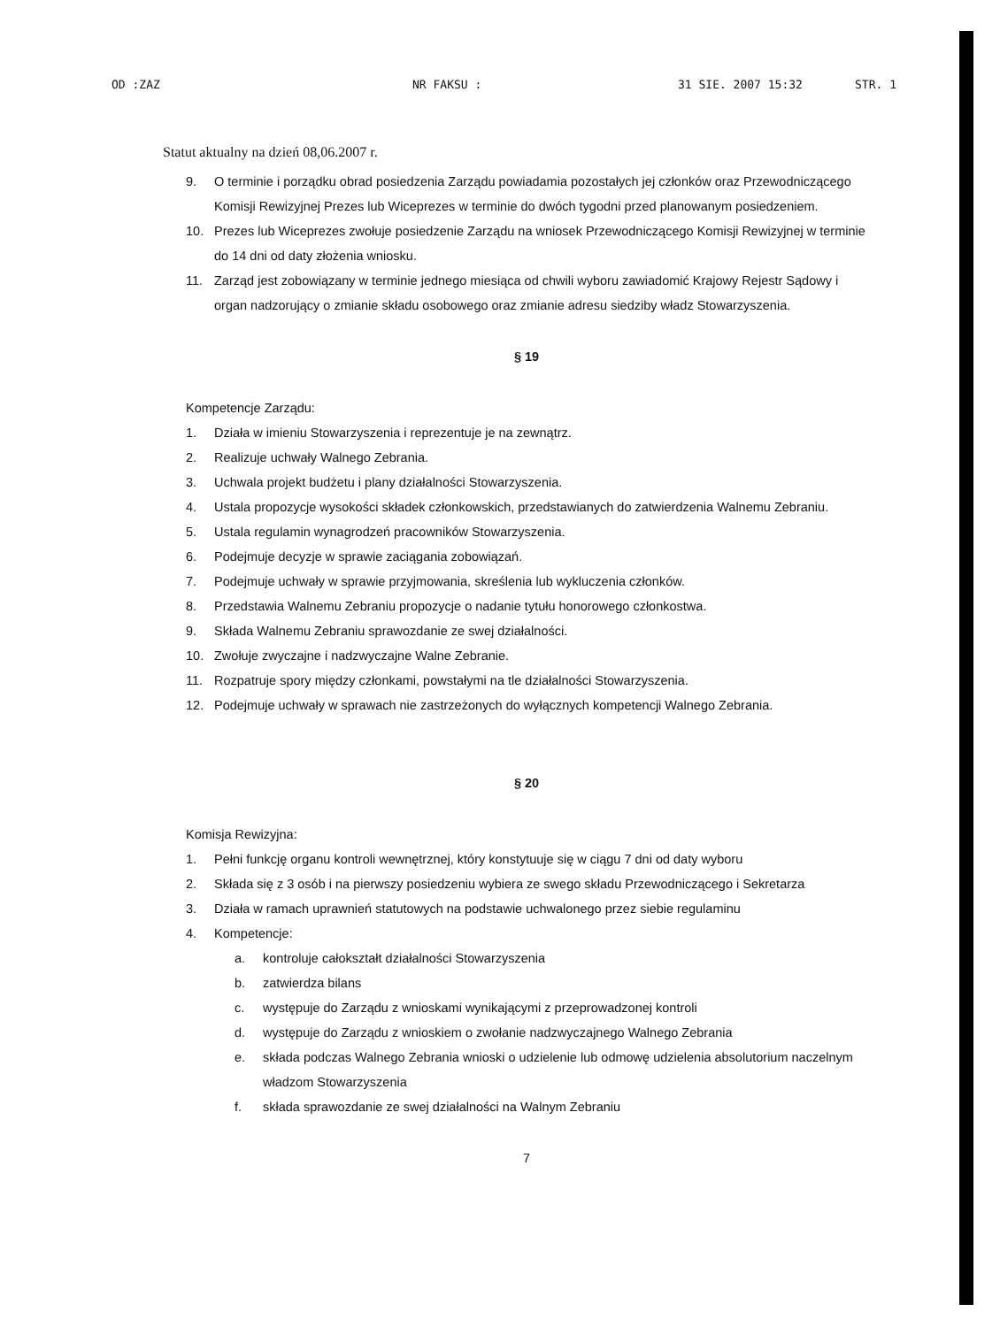OD :ZAZ NR FAKSU : 31 SIE. 2007 15:32 STR. 1
Statut aktualny na dzień 08,06.2007 r.
9. O terminie i porządku obrad posiedzenia Zarządu powiadamia pozostałych jej członków oraz Przewodniczącego Komisji Rewizyjnej Prezes lub Wiceprezes w terminie do dwóch tygodni przed planowanym posiedzeniem.
10. Prezes lub Wiceprezes zwołuje posiedzenie Zarządu na wniosek Przewodniczącego Komisji Rewizyjnej w terminie do 14 dni od daty złożenia wniosku.
11. Zarząd jest zobowiązany w terminie jednego miesiąca od chwili wyboru zawiadomić Krajowy Rejestr Sądowy i organ nadzorujący o zmianie składu osobowego oraz zmianie adresu siedziby władz Stowarzyszenia.
§ 19
Kompetencje Zarządu:
1. Działa w imieniu Stowarzyszenia i reprezentuje je na zewnątrz.
2. Realizuje uchwały Walnego Zebrania.
3. Uchwala projekt budżetu i plany działalności Stowarzyszenia.
4. Ustala propozycje wysokości składek członkowskich, przedstawianych do zatwierdzenia Walnemu Zebraniu.
5. Ustala regulamin wynagrodzeń pracowników Stowarzyszenia.
6. Podejmuje decyzje w sprawie zaciągania zobowiązań.
7. Podejmuje uchwały w sprawie przyjmowania, skreślenia lub wykluczenia członków.
8. Przedstawia Walnemu Zebraniu propozycje o nadanie tytułu honorowego członkostwa.
9. Składa Walnemu Zebraniu sprawozdanie ze swej działalności.
10. Zwołuje zwyczajne i nadzwyczajne Walne Zebranie.
11. Rozpatruje spory między członkami, powstałymi na tle działalności Stowarzyszenia.
12. Podejmuje uchwały w sprawach nie zastrzeżonych do wyłącznych kompetencji Walnego Zebrania.
§ 20
Komisja Rewizyjna:
1. Pełni funkcję organu kontroli wewnętrznej, który konstytuuje się w ciągu 7 dni od daty wyboru
2. Składa się z 3 osób i na pierwszy posiedzeniu wybiera ze swego składu Przewodniczącego i Sekretarza
3. Działa w ramach uprawnień statutowych na podstawie uchwalonego przez siebie regulaminu
4. Kompetencje:
a. kontroluje całokształt działalności Stowarzyszenia
b. zatwierdza bilans
c. występuje do Zarządu z wnioskami wynikającymi z przeprowadzonej kontroli
d. występuje do Zarządu z wnioskiem o zwołanie nadzwyczajnego Walnego Zebrania
e. składa podczas Walnego Zebrania wnioski o udzielenie lub odmowę udzielenia absolutorium naczelnym władzom Stowarzyszenia
f. składa sprawozdanie ze swej działalności na Walnym Zebraniu
7